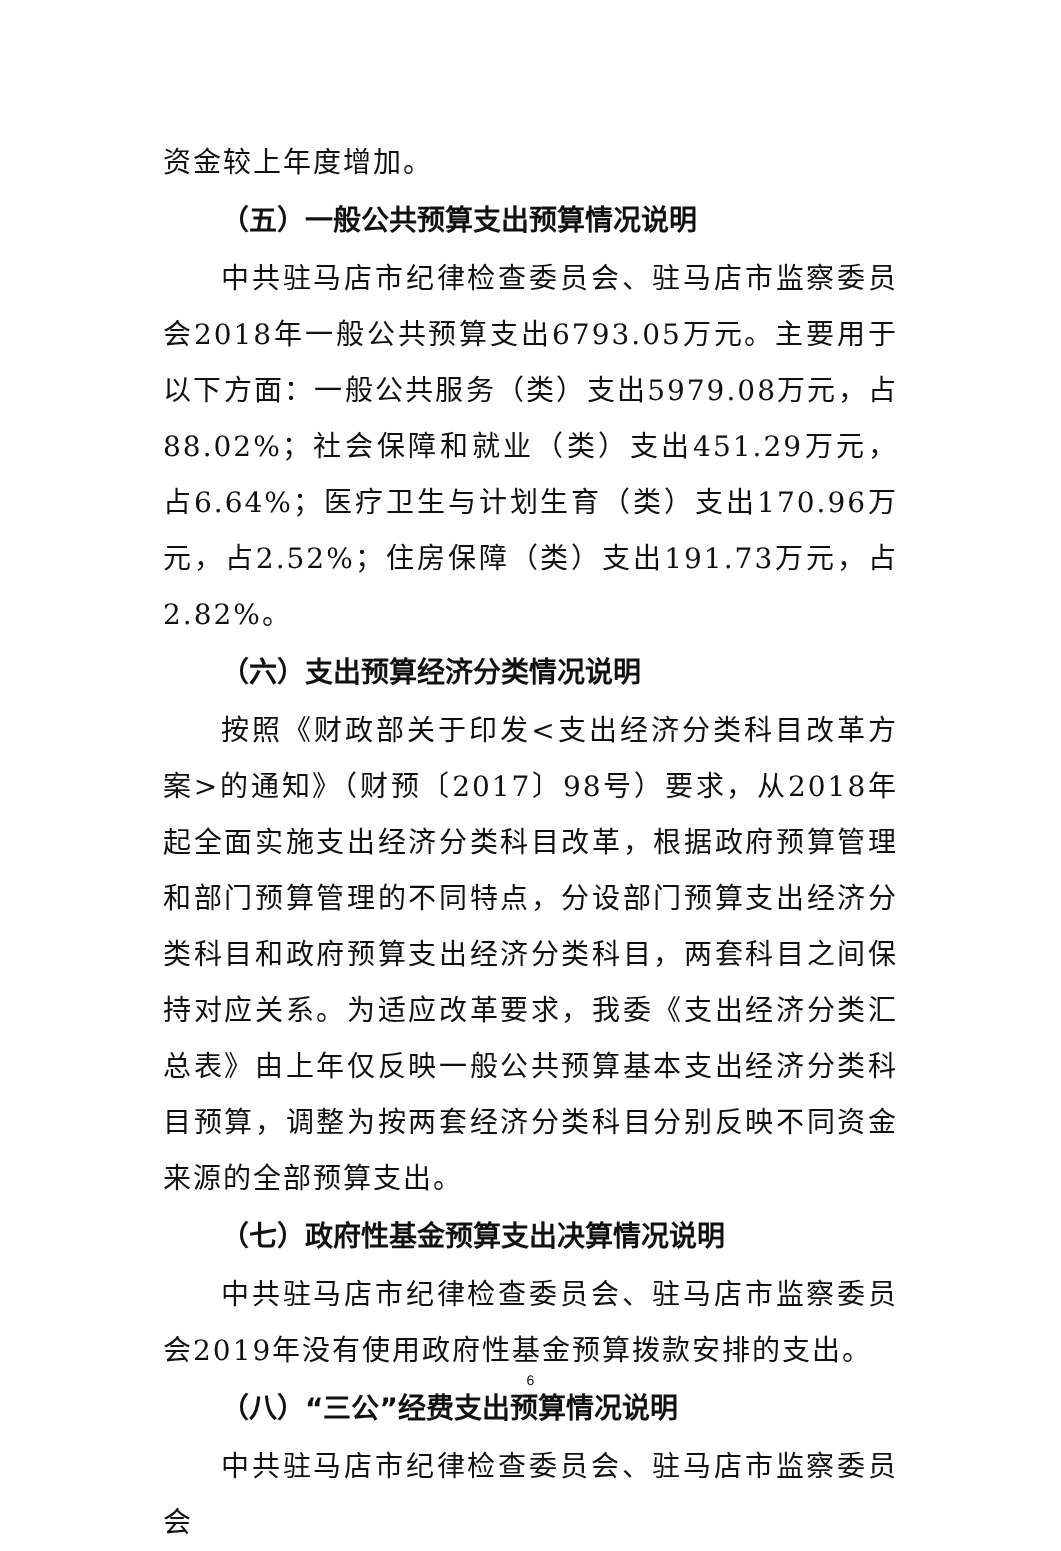资金较上年度增加。
（五）一般公共预算支出预算情况说明
中共驻马店市纪律检查委员会、驻马店市监察委员会2018年一般公共预算支出6793.05万元。主要用于以下方面：一般公共服务（类）支出5979.08万元，占88.02%；社会保障和就业（类）支出451.29万元，占6.64%；医疗卫生与计划生育（类）支出170.96万元，占2.52%；住房保障（类）支出191.73万元，占2.82%。
（六）支出预算经济分类情况说明
按照《财政部关于印发<支出经济分类科目改革方案>的通知》（财预〔2017〕98号）要求，从2018年起全面实施支出经济分类科目改革，根据政府预算管理和部门预算管理的不同特点，分设部门预算支出经济分类科目和政府预算支出经济分类科目，两套科目之间保持对应关系。为适应改革要求，我委《支出经济分类汇总表》由上年仅反映一般公共预算基本支出经济分类科目预算，调整为按两套经济分类科目分别反映不同资金来源的全部预算支出。
（七）政府性基金预算支出决算情况说明
中共驻马店市纪律检查委员会、驻马店市监察委员会2019年没有使用政府性基金预算拨款安排的支出。
（八）“三公”经费支出预算情况说明
中共驻马店市纪律检查委员会、驻马店市监察委员会
6